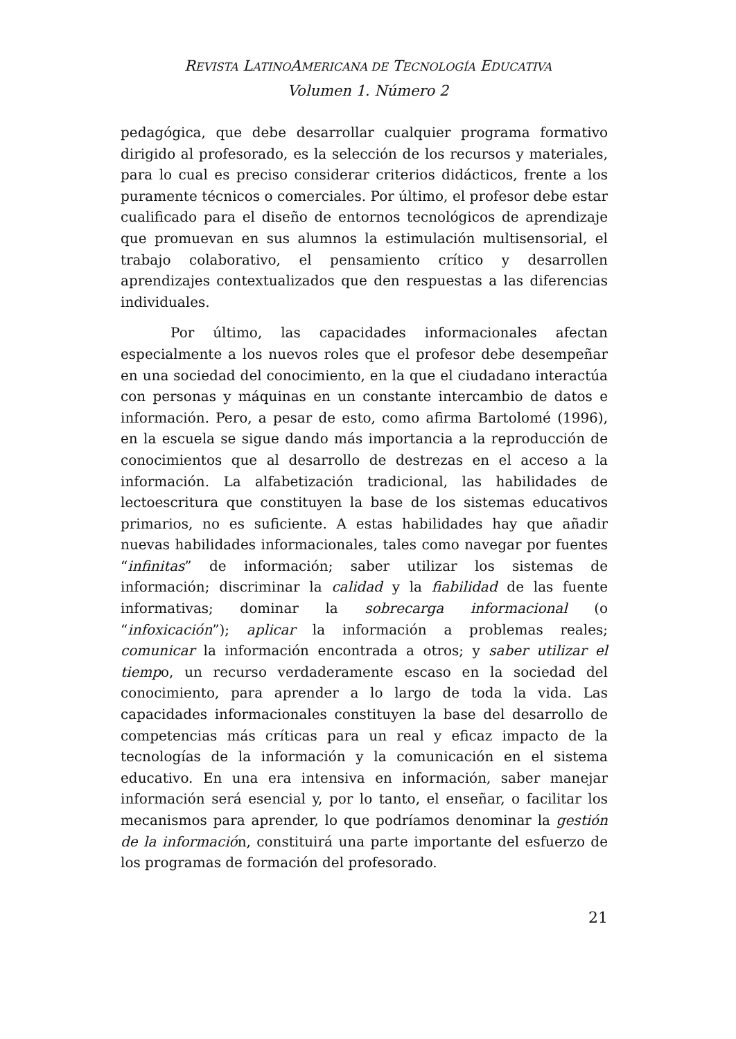REVISTA LATINOAMERICANA DE TECNOLOGÍA EDUCATIVA
Volumen 1. Número 2
pedagógica, que debe desarrollar cualquier programa formativo dirigido al profesorado, es la selección de los recursos y materiales, para lo cual es preciso considerar criterios didácticos, frente a los puramente técnicos o comerciales. Por último, el profesor debe estar cualificado para el diseño de entornos tecnológicos de aprendizaje que promuevan en sus alumnos la estimulación multisensorial, el trabajo colaborativo, el pensamiento crítico y desarrollen aprendizajes contextualizados que den respuestas a las diferencias individuales.
Por último, las capacidades informacionales afectan especialmente a los nuevos roles que el profesor debe desempeñar en una sociedad del conocimiento, en la que el ciudadano interactúa con personas y máquinas en un constante intercambio de datos e información. Pero, a pesar de esto, como afirma Bartolomé (1996), en la escuela se sigue dando más importancia a la reproducción de conocimientos que al desarrollo de destrezas en el acceso a la información. La alfabetización tradicional, las habilidades de lectoescritura que constituyen la base de los sistemas educativos primarios, no es suficiente. A estas habilidades hay que añadir nuevas habilidades informacionales, tales como navegar por fuentes “infinitas” de información; saber utilizar los sistemas de información; discriminar la calidad y la fiabilidad de las fuente informativas; dominar la sobrecarga informacional (o “infoxicación”); aplicar la información a problemas reales; comunicar la información encontrada a otros; y saber utilizar el tiempo, un recurso verdaderamente escaso en la sociedad del conocimiento, para aprender a lo largo de toda la vida. Las capacidades informacionales constituyen la base del desarrollo de competencias más críticas para un real y eficaz impacto de la tecnologías de la información y la comunicación en el sistema educativo. En una era intensiva en información, saber manejar información será esencial y, por lo tanto, el enseñar, o facilitar los mecanismos para aprender, lo que podríamos denominar la gestión de la información, constituirá una parte importante del esfuerzo de los programas de formación del profesorado.
21